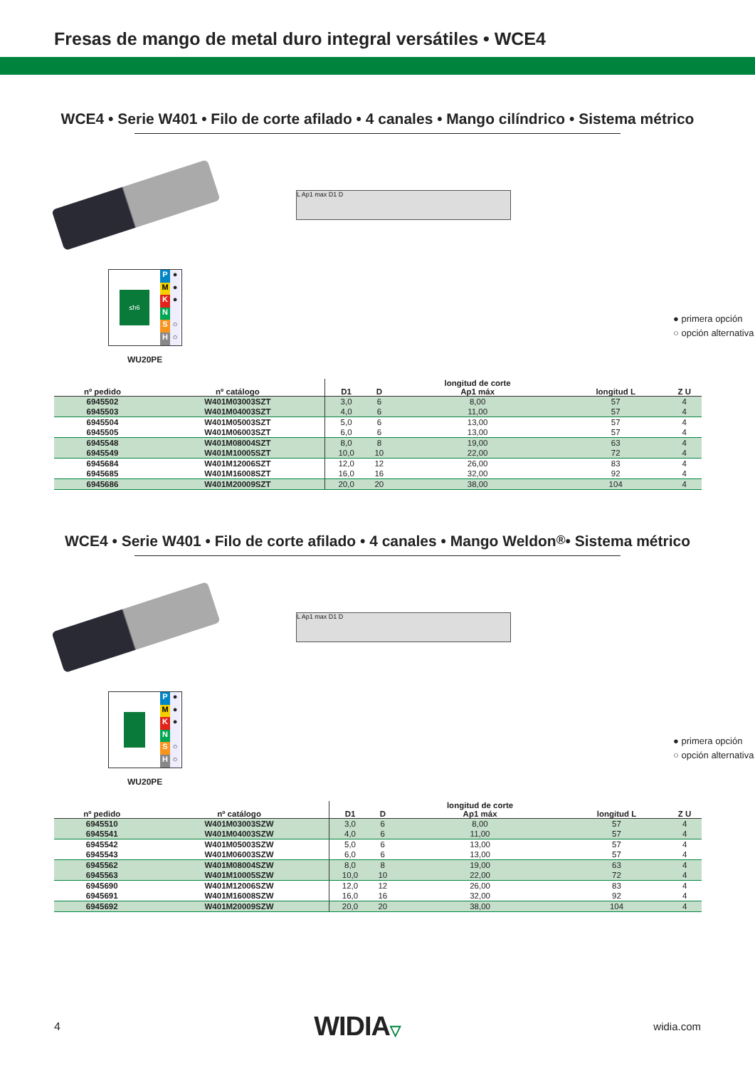Fresas de mango de metal duro integral versátiles • WCE4
WCE4 • Serie W401 • Filo de corte afilado • 4 canales • Mango cilíndrico • Sistema métrico
L Ap1 max D1 D
≤h6
P ●
M ●
K ●
N
S ○
H ○
● primera opción
○ opción alternativa
WU20PE
| nº pedido | nº catálogo | D1 | D | longitud de corte Ap1 máx | longitud L | Z U |
| --- | --- | --- | --- | --- | --- | --- |
| 6945502 | W401M03003SZT | 3,0 | 6 | 8,00 | 57 | 4 |
| 6945503 | W401M04003SZT | 4,0 | 6 | 11,00 | 57 | 4 |
| 6945504 | W401M05003SZT | 5,0 | 6 | 13,00 | 57 | 4 |
| 6945505 | W401M06003SZT | 6,0 | 6 | 13,00 | 57 | 4 |
| 6945548 | W401M08004SZT | 8,0 | 8 | 19,00 | 63 | 4 |
| 6945549 | W401M10005SZT | 10,0 | 10 | 22,00 | 72 | 4 |
| 6945684 | W401M12006SZT | 12,0 | 12 | 26,00 | 83 | 4 |
| 6945685 | W401M16008SZT | 16,0 | 16 | 32,00 | 92 | 4 |
| 6945686 | W401M20009SZT | 20,0 | 20 | 38,00 | 104 | 4 |
WCE4 • Serie W401 • Filo de corte afilado • 4 canales • Mango Weldon<sup>®</sup> • Sistema métrico
L Ap1 max D1 D
P ●
M ●
K ●
N
S ○
H ○
● primera opción
○ opción alternativa
WU20PE
| nº pedido | nº catálogo | D1 | D | longitud de corte Ap1 máx | longitud L | Z U |
| --- | --- | --- | --- | --- | --- | --- |
| 6945510 | W401M03003SZW | 3,0 | 6 | 8,00 | 57 | 4 |
| 6945541 | W401M04003SZW | 4,0 | 6 | 11,00 | 57 | 4 |
| 6945542 | W401M05003SZW | 5,0 | 6 | 13,00 | 57 | 4 |
| 6945543 | W401M06003SZW | 6,0 | 6 | 13,00 | 57 | 4 |
| 6945562 | W401M08004SZW | 8,0 | 8 | 19,00 | 63 | 4 |
| 6945563 | W401M10005SZW | 10,0 | 10 | 22,00 | 72 | 4 |
| 6945690 | W401M12006SZW | 12,0 | 12 | 26,00 | 83 | 4 |
| 6945691 | W401M16008SZW | 16,0 | 16 | 32,00 | 92 | 4 |
| 6945692 | W401M20009SZW | 20,0 | 20 | 38,00 | 104 | 4 |
4 WIDIA▽ widia.com